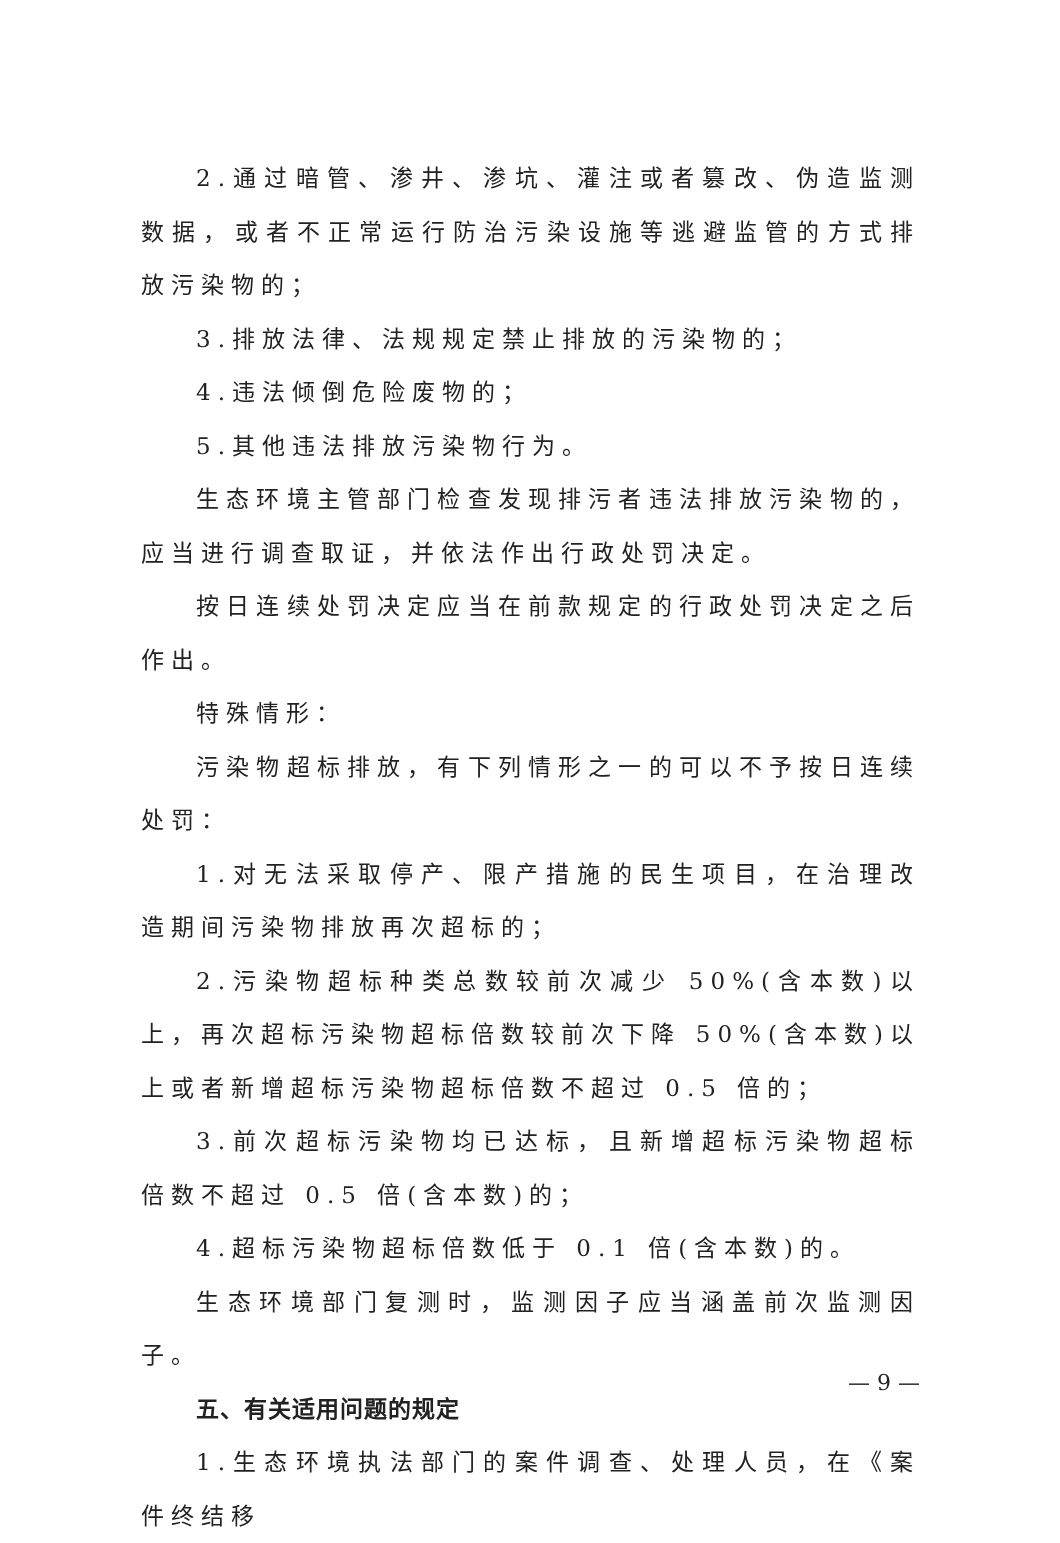2.通过暗管、渗井、渗坑、灌注或者篡改、伪造监测数据，或者不正常运行防治污染设施等逃避监管的方式排放污染物的；
3.排放法律、法规规定禁止排放的污染物的；
4.违法倾倒危险废物的；
5.其他违法排放污染物行为。
生态环境主管部门检查发现排污者违法排放污染物的，应当进行调查取证，并依法作出行政处罚决定。
按日连续处罚决定应当在前款规定的行政处罚决定之后作出。
特殊情形：
污染物超标排放，有下列情形之一的可以不予按日连续处罚：
1.对无法采取停产、限产措施的民生项目，在治理改造期间污染物排放再次超标的；
2.污染物超标种类总数较前次减少 50%(含本数)以上，再次超标污染物超标倍数较前次下降 50%(含本数)以上或者新增超标污染物超标倍数不超过 0.5 倍的；
3.前次超标污染物均已达标，且新增超标污染物超标倍数不超过 0.5 倍(含本数)的；
4.超标污染物超标倍数低于 0.1 倍(含本数)的。
生态环境部门复测时，监测因子应当涵盖前次监测因子。
五、有关适用问题的规定
1.生态环境执法部门的案件调查、处理人员，在《案件终结移
— 9 —